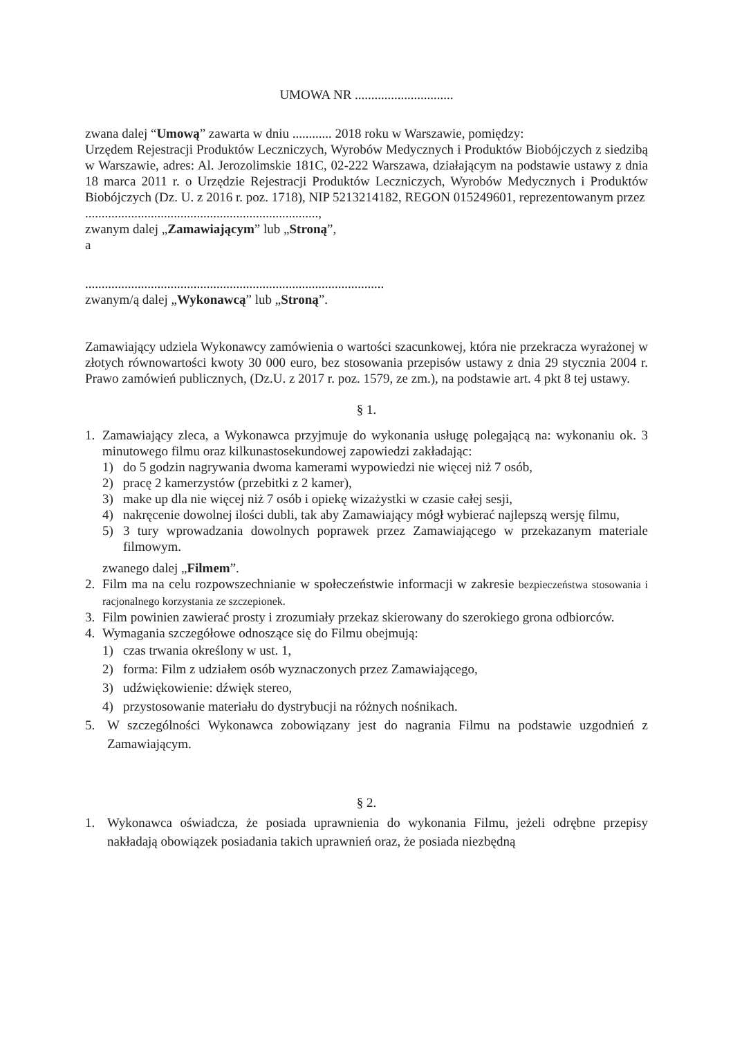UMOWA NR ..............................
zwana dalej “Umową” zawarta w dniu ............ 2018 roku w Warszawie, pomiędzy:
Urzędem Rejestracji Produktów Leczniczych, Wyrobów Medycznych i Produktów Biobójczych z siedzibą w Warszawie, adres: Al. Jerozolimskie 181C, 02-222 Warszawa, działającym na podstawie ustawy z dnia 18 marca 2011 r. o Urzędzie Rejestracji Produktów Leczniczych, Wyrobów Medycznych i Produktów Biobójczych (Dz. U. z 2016 r. poz. 1718), NIP 5213214182, REGON 015249601, reprezentowanym przez
.......................................................................,
zwanym dalej „Zamawiającym” lub „Stroną”,
a
...........................................................................................
zwanym/ą dalej „Wykonawcą” lub „Stroną”.
Zamawiający udziela Wykonawcy zamówienia o wartości szacunkowej, która nie przekracza wyrażonej w złotych równowartości kwoty 30 000 euro, bez stosowania przepisów ustawy z dnia 29 stycznia 2004 r. Prawo zamówień publicznych, (Dz.U. z 2017 r. poz. 1579, ze zm.), na podstawie art. 4 pkt 8 tej ustawy.
§ 1.
1. Zamawiający zleca, a Wykonawca przyjmuje do wykonania usługę polegającą na: wykonaniu ok. 3 minutowego filmu oraz kilkunastosekundowej zapowiedzi zakładając:
1) do 5 godzin nagrywania dwoma kamerami wypowiedzi nie więcej niż 7 osób,
2) pracę 2 kamerzystów (przebitki z 2 kamer),
3) make up dla nie więcej niż 7 osób i opiekę wizażystki w czasie całej sesji,
4) nakręcenie dowolnej ilości dubli, tak aby Zamawiający mógł wybierać najlepszą wersję filmu,
5) 3 tury wprowadzania dowolnych poprawek przez Zamawiającego w przekazanym materiale filmowym.
zwanego dalej „Filmem”.
2. Film ma na celu rozpowszechnianie w społeczeństwie informacji w zakresie bezpieczeństwa stosowania i racjonalnego korzystania ze szczepionek.
3. Film powinien zawierać prosty i zrozumiały przekaz skierowany do szerokiego grona odbiorców.
4. Wymagania szczegółowe odnoszące się do Filmu obejmują:
1) czas trwania określony w ust. 1,
2) forma: Film z udziałem osób wyznaczonych przez Zamawiającego,
3) udźwiękowienie: dźwięk stereo,
4) przystosowanie materiału do dystrybucji na różnych nośnikach.
5. W szczególności Wykonawca zobowiązany jest do nagrania Filmu na podstawie uzgodnień z Zamawiającym.
§ 2.
1. Wykonawca oświadcza, że posiada uprawnienia do wykonania Filmu, jeżeli odrębne przepisy nakładają obowiązek posiadania takich uprawnień oraz, że posiada niezbędną